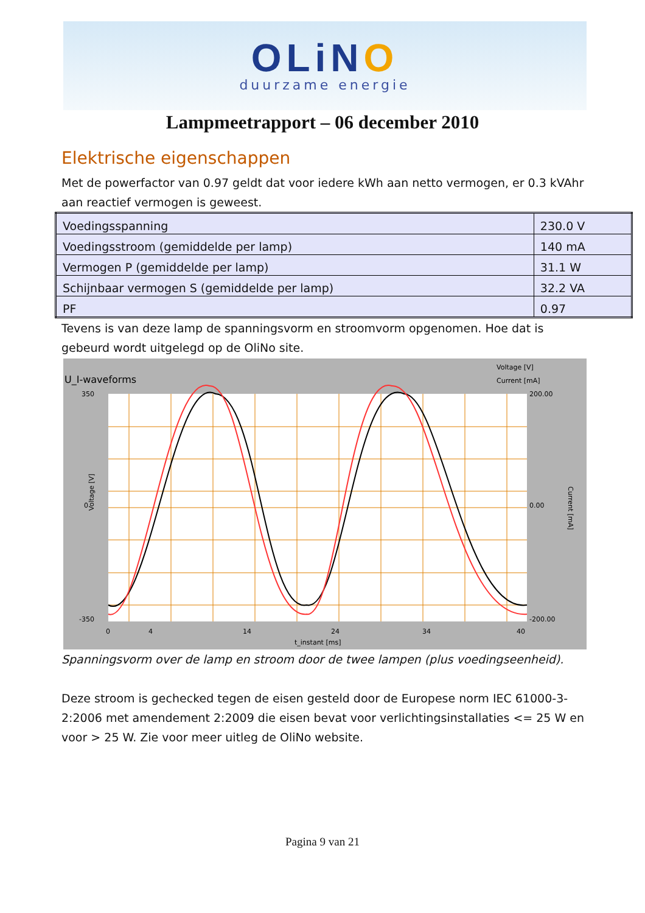OLiNO
duurzame energie
Lampmeetrapport – 06 december 2010
Elektrische eigenschappen
Met de powerfactor van 0.97 geldt dat voor iedere kWh aan netto vermogen, er 0.3 kVAhr aan reactief vermogen is geweest.
| Voedingsspanning | 230.0 V |
| Voedingsstroom (gemiddelde per lamp) | 140 mA |
| Vermogen P (gemiddelde per lamp) | 31.1 W |
| Schijnbaar vermogen S (gemiddelde per lamp) | 32.2 VA |
| PF | 0.97 |
Tevens is van deze lamp de spanningsvorm en stroomvorm opgenomen. Hoe dat is gebeurd wordt uitgelegd op de OliNo site.
U_I-waveforms
Voltage [V]
Current [mA]
350
0
-350
200.00
0.00
-200.00
0
4
14
24
34
40
t_instant [ms]
Voltage [V]
Current [mA]
Spanningsvorm over de lamp en stroom door de twee lampen (plus voedingseenheid).
Deze stroom is gechecked tegen de eisen gesteld door de Europese norm IEC 61000-3-2:2006 met amendement 2:2009 die eisen bevat voor verlichtingsinstallaties <= 25 W en voor > 25 W. Zie voor meer uitleg de OliNo website.
Pagina 9 van 21